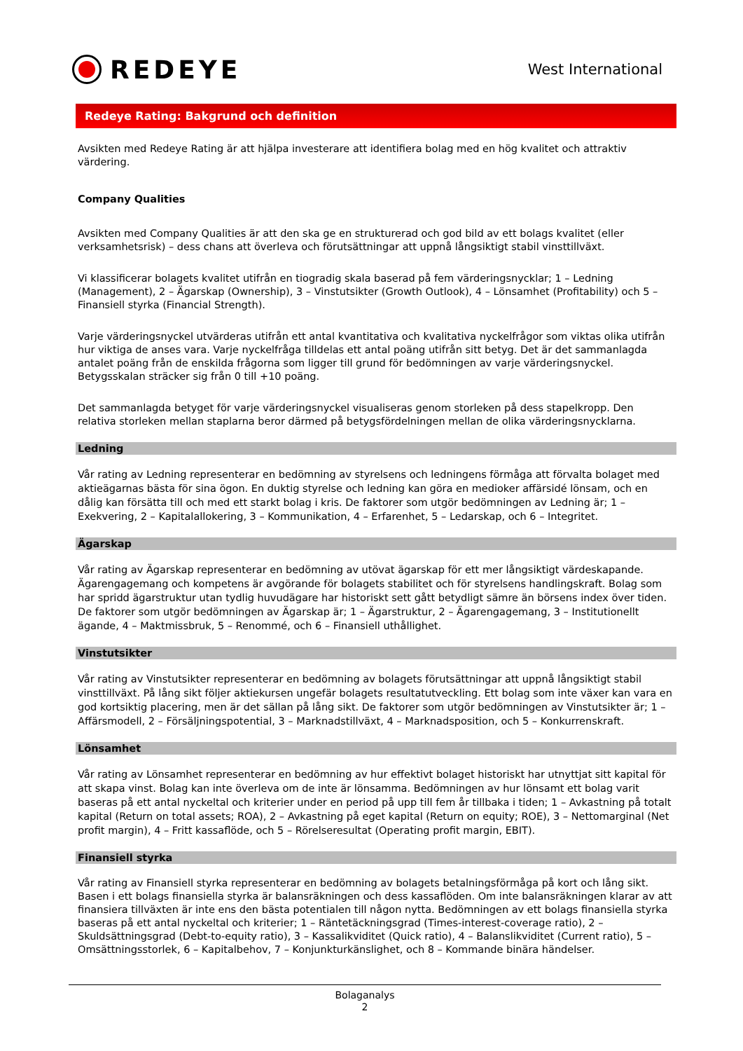REDEYE
West International
Redeye Rating: Bakgrund och definition
Avsikten med Redeye Rating är att hjälpa investerare att identifiera bolag med en hög kvalitet och attraktiv värdering.
Company Qualities
Avsikten med Company Qualities är att den ska ge en strukturerad och god bild av ett bolags kvalitet (eller verksamhetsrisk) – dess chans att överleva och förutsättningar att uppnå långsiktigt stabil vinsttillväxt.
Vi klassificerar bolagets kvalitet utifrån en tiogradig skala baserad på fem värderingsnycklar; 1 – Ledning (Management), 2 – Ägarskap (Ownership), 3 – Vinstutsikter (Growth Outlook), 4 – Lönsamhet (Profitability) och 5 – Finansiell styrka (Financial Strength).
Varje värderingsnyckel utvärderas utifrån ett antal kvantitativa och kvalitativa nyckelfrågor som viktas olika utifrån hur viktiga de anses vara. Varje nyckelfråga tilldelas ett antal poäng utifrån sitt betyg. Det är det sammanlagda antalet poäng från de enskilda frågorna som ligger till grund för bedömningen av varje värderingsnyckel. Betygsskalan sträcker sig från 0 till +10 poäng.
Det sammanlagda betyget för varje värderingsnyckel visualiseras genom storleken på dess stapelkropp. Den relativa storleken mellan staplarna beror därmed på betygsfördelningen mellan de olika värderingsnycklarna.
Ledning
Vår rating av Ledning representerar en bedömning av styrelsens och ledningens förmåga att förvalta bolaget med aktieägarnas bästa för sina ögon. En duktig styrelse och ledning kan göra en medioker affärsidé lönsam, och en dålig kan försätta till och med ett starkt bolag i kris. De faktorer som utgör bedömningen av Ledning är; 1 – Exekvering, 2 – Kapitalallokering, 3 – Kommunikation, 4 – Erfarenhet, 5 – Ledarskap, och 6 – Integritet.
Ägarskap
Vår rating av Ägarskap representerar en bedömning av utövat ägarskap för ett mer långsiktigt värdeskapande. Ägarengagemang och kompetens är avgörande för bolagets stabilitet och för styrelsens handlingskraft. Bolag som har spridd ägarstruktur utan tydlig huvudägare har historiskt sett gått betydligt sämre än börsens index över tiden. De faktorer som utgör bedömningen av Ägarskap är; 1 – Ägarstruktur, 2 – Ägarengagemang, 3 – Institutionellt ägande, 4 – Maktmissbruk, 5 – Renommé, och 6 – Finansiell uthållighet.
Vinstutsikter
Vår rating av Vinstutsikter representerar en bedömning av bolagets förutsättningar att uppnå långsiktigt stabil vinsttillväxt. På lång sikt följer aktiekursen ungefär bolagets resultatutveckling. Ett bolag som inte växer kan vara en god kortsiktig placering, men är det sällan på lång sikt. De faktorer som utgör bedömningen av Vinstutsikter är; 1 – Affärsmodell, 2 – Försäljningspotential, 3 – Marknadstillväxt, 4 – Marknadsposition, och 5 – Konkurrenskraft.
Lönsamhet
Vår rating av Lönsamhet representerar en bedömning av hur effektivt bolaget historiskt har utnyttjat sitt kapital för att skapa vinst. Bolag kan inte överleva om de inte är lönsamma. Bedömningen av hur lönsamt ett bolag varit baseras på ett antal nyckeltal och kriterier under en period på upp till fem år tillbaka i tiden; 1 – Avkastning på totalt kapital (Return on total assets; ROA), 2 – Avkastning på eget kapital (Return on equity; ROE), 3 – Nettomarginal (Net profit margin), 4 – Fritt kassaflöde, och 5 – Rörelseresultat (Operating profit margin, EBIT).
Finansiell styrka
Vår rating av Finansiell styrka representerar en bedömning av bolagets betalningsförmåga på kort och lång sikt. Basen i ett bolags finansiella styrka är balansräkningen och dess kassaflöden. Om inte balansräkningen klarar av att finansiera tillväxten är inte ens den bästa potentialen till någon nytta. Bedömningen av ett bolags finansiella styrka baseras på ett antal nyckeltal och kriterier; 1 – Räntetäckningsgrad (Times-interest-coverage ratio), 2 – Skuldsättningsgrad (Debt-to-equity ratio), 3 – Kassalikviditet (Quick ratio), 4 – Balanslikviditet (Current ratio), 5 – Omsättningsstorlek, 6 – Kapitalbehov, 7 – Konjunkturkänslighet, och 8 – Kommande binära händelser.
Bolaganalys
2